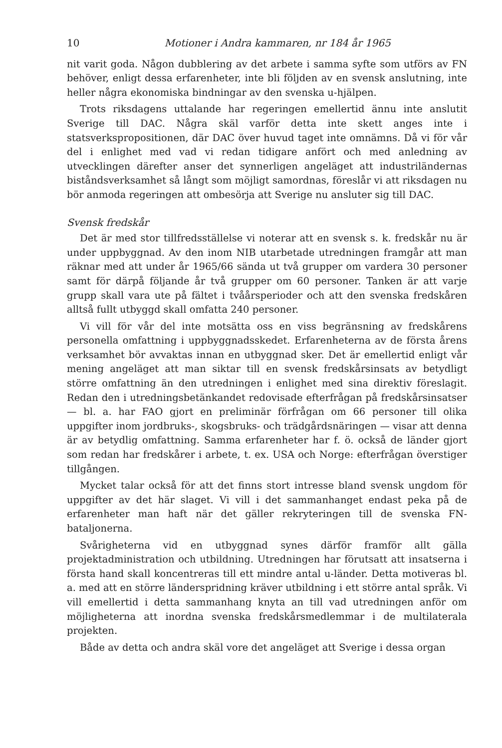10 Motioner i Andra kammaren, nr 184 år 1965
nit varit goda. Någon dubblering av det arbete i samma syfte som utförs av FN behöver, enligt dessa erfarenheter, inte bli följden av en svensk anslutning, inte heller några ekonomiska bindningar av den svenska u-hjälpen.
Trots riksdagens uttalande har regeringen emellertid ännu inte anslutit Sverige till DAC. Några skäl varför detta inte skett anges inte i statsverkspropositionen, där DAC över huvud taget inte omnämns. Då vi för vår del i enlighet med vad vi redan tidigare anfört och med anledning av utvecklingen därefter anser det synnerligen angeläget att industriländernas biståndsverksamhet så långt som möjligt samordnas, föreslår vi att riksdagen nu bör anmoda regeringen att ombesörja att Sverige nu ansluter sig till DAC.
Svensk fredskår
Det är med stor tillfredsställelse vi noterar att en svensk s. k. fredskår nu är under uppbyggnad. Av den inom NIB utarbetade utredningen framgår att man räknar med att under år 1965/66 sända ut två grupper om vardera 30 personer samt för därpå följande år två grupper om 60 personer. Tanken är att varje grupp skall vara ute på fältet i tvåårsperioder och att den svenska fredskåren alltså fullt utbyggd skall omfatta 240 personer.
Vi vill för vår del inte motsätta oss en viss begränsning av fredskårens personella omfattning i uppbyggnadsskedet. Erfarenheterna av de första årens verksamhet bör avvaktas innan en utbyggnad sker. Det är emellertid enligt vår mening angeläget att man siktar till en svensk fredskårsinsats av betydligt större omfattning än den utredningen i enlighet med sina direktiv föreslagit. Redan den i utredningsbetänkandet redovisade efterfrågan på fredskårsinsatser — bl. a. har FAO gjort en preliminär förfrågan om 66 personer till olika uppgifter inom jordbruks-, skogsbruks- och trädgårdsnäringen — visar att denna är av betydlig omfattning. Samma erfarenheter har f. ö. också de länder gjort som redan har fredskårer i arbete, t. ex. USA och Norge: efterfrågan överstiger tillgången.
Mycket talar också för att det finns stort intresse bland svensk ungdom för uppgifter av det här slaget. Vi vill i det sammanhanget endast peka på de erfarenheter man haft när det gäller rekryteringen till de svenska FN-bataljonerna.
Svårigheterna vid en utbyggnad synes därför framför allt gälla projektadministration och utbildning. Utredningen har förutsatt att insatserna i första hand skall koncentreras till ett mindre antal u-länder. Detta motiveras bl. a. med att en större länderspridning kräver utbildning i ett större antal språk. Vi vill emellertid i detta sammanhang knyta an till vad utredningen anför om möjligheterna att inordna svenska fredskårsmedlemmar i de multilaterala projekten.
Både av detta och andra skäl vore det angeläget att Sverige i dessa organ